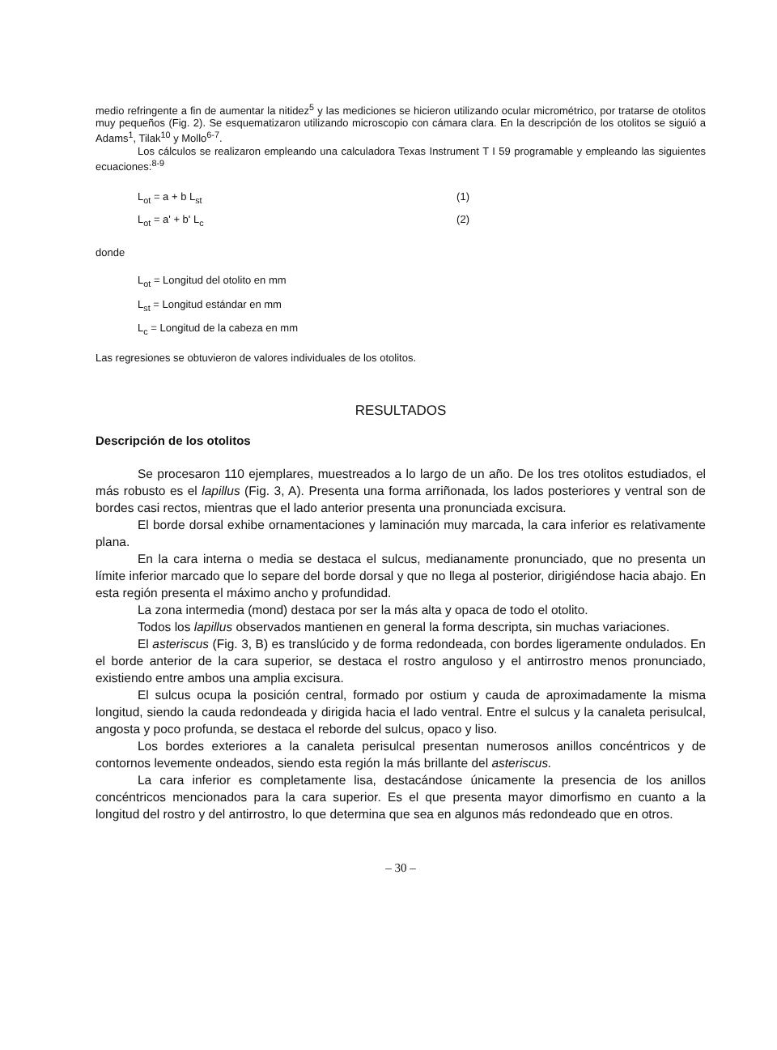medio refringente a fin de aumentar la nitidez<sup>5</sup> y las mediciones se hicieron utilizando ocular micro­métrico, por tratarse de otolitos muy pequeños (Fig. 2). Se esquematizaron utilizando microscopio con cámara clara. En la descripción de los otolitos se siguió a Adams<sup>1</sup>, Tilak<sup>10</sup> y Mollo<sup>6-7</sup>.
Los cálculos se realizaron empleando una calculadora Texas Instrument T I 59 programable y empleando las siguientes ecuaciones:<sup>8-9</sup>
L<sub>ot</sub> = a + b L<sub>st</sub> (1)
L<sub>ot</sub> = a' + b' L<sub>c</sub> (2)
donde
L<sub>ot</sub> = Longitud del otolito en mm
L<sub>st</sub> = Longitud estándar en mm
L<sub>c</sub> = Longitud de la cabeza en mm
Las regresiones se obtuvieron de valores individuales de los otolitos.
RESULTADOS
Descripción de los otolitos
Se procesaron 110 ejemplares, muestreados a lo largo de un año. De los tres otoli­tos estudiados, el más robusto es el lapillus (Fig. 3, A). Presenta una forma arriñonada, los lados posteriores y ventral son de bordes casi rectos, mientras que el lado anterior presenta una pronunciada excisura.
El borde dorsal exhibe ornamentaciones y laminación muy marcada, la cara infe­rior es relativamente plana.
En la cara interna o media se destaca el sulcus, medianamente pronunciado, que no presenta un límite inferior marcado que lo separe del borde dorsal y que no llega al posterior, dirigiéndose hacia abajo. En esta región presenta el máximo ancho y profundi­dad.
La zona intermedia (mond) destaca por ser la más alta y opaca de todo el otolito.
Todos los lapillus observados mantienen en general la forma descripta, sin muchas variaciones.
El asteriscus (Fig. 3, B) es translúcido y de forma redondeada, con bordes ligera­mente ondulados. En el borde anterior de la cara superior, se destaca el rostro anguloso y el antirrostro menos pronunciado, existiendo entre ambos una amplia excisura.
El sulcus ocupa la posición central, formado por ostium y cauda de aproximada­mente la misma longitud, siendo la cauda redondeada y dirigida hacia el lado ventral. Entre el sulcus y la canaleta perisulcal, angosta y poco profunda, se destaca el reborde del sulcus, opaco y liso.
Los bordes exteriores a la canaleta perisulcal presentan numerosos anillos concén­tricos y de contornos levemente ondeados, siendo esta región la más brillante del aste­riscus.
La cara inferior es completamente lisa, destacándose únicamente la presencia de los anillos concéntricos mencionados para la cara superior. Es el que presenta mayor di­morfismo en cuanto a la longitud del rostro y del antirrostro, lo que determina que sea en algunos más redondeado que en otros.
– 30 –